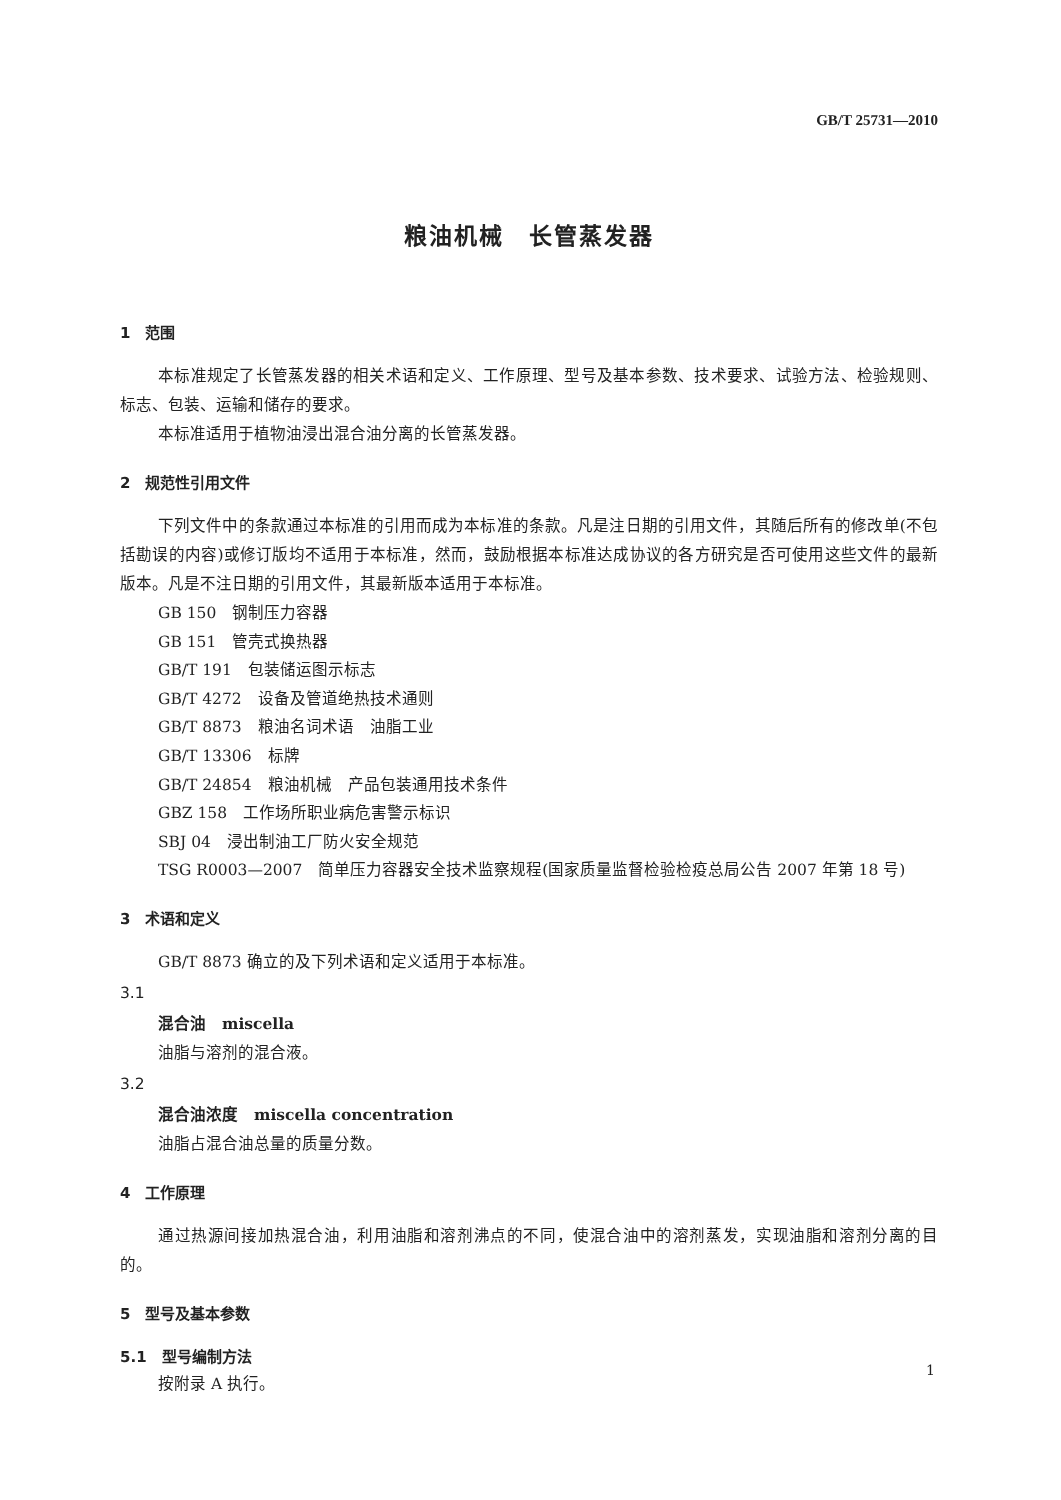GB/T 25731—2010
粮油机械　长管蒸发器
1　范围
本标准规定了长管蒸发器的相关术语和定义、工作原理、型号及基本参数、技术要求、试验方法、检验规则、标志、包装、运输和储存的要求。
本标准适用于植物油浸出混合油分离的长管蒸发器。
2　规范性引用文件
下列文件中的条款通过本标准的引用而成为本标准的条款。凡是注日期的引用文件，其随后所有的修改单(不包括勘误的内容)或修订版均不适用于本标准，然而，鼓励根据本标准达成协议的各方研究是否可使用这些文件的最新版本。凡是不注日期的引用文件，其最新版本适用于本标准。
GB 150　钢制压力容器
GB 151　管壳式换热器
GB/T 191　包装储运图示标志
GB/T 4272　设备及管道绝热技术通则
GB/T 8873　粮油名词术语　油脂工业
GB/T 13306　标牌
GB/T 24854　粮油机械　产品包装通用技术条件
GBZ 158　工作场所职业病危害警示标识
SBJ 04　浸出制油工厂防火安全规范
TSG R0003—2007　简单压力容器安全技术监察规程(国家质量监督检验检疫总局公告 2007 年第 18 号)
3　术语和定义
GB/T 8873 确立的及下列术语和定义适用于本标准。
3.1
混合油　miscella
油脂与溶剂的混合液。
3.2
混合油浓度　miscella concentration
油脂占混合油总量的质量分数。
4　工作原理
通过热源间接加热混合油，利用油脂和溶剂沸点的不同，使混合油中的溶剂蒸发，实现油脂和溶剂分离的目的。
5　型号及基本参数
5.1　型号编制方法
按附录 A 执行。
1